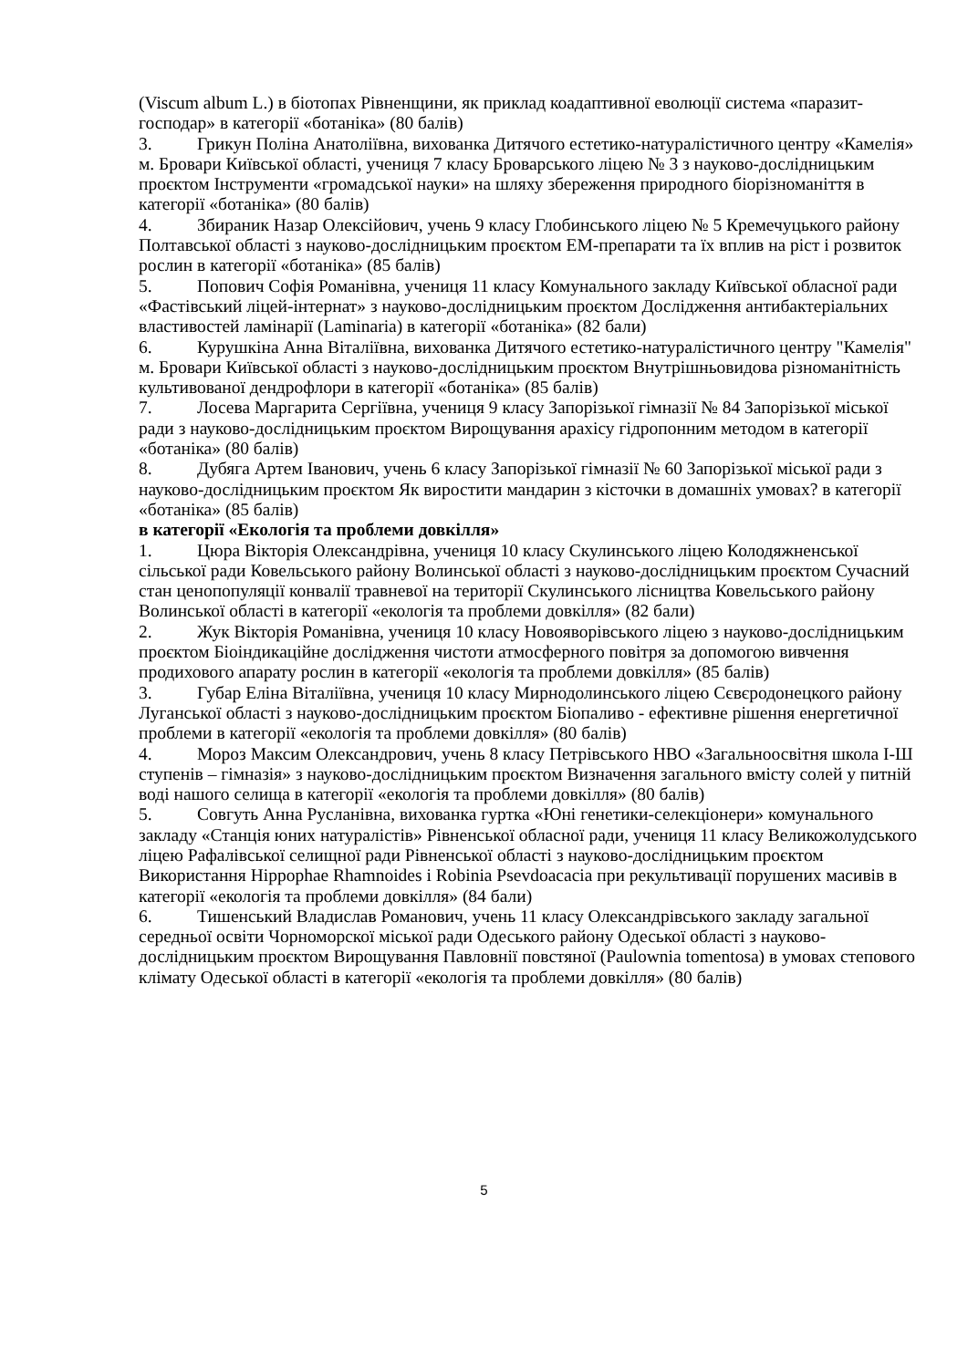(Viscum album L.) в біотопах Рівненщини, як приклад коадаптивної еволюції система «паразит- господар» в категорії «ботаніка» (80 балів)
3. Грикун Поліна Анатоліївна, вихованка Дитячого естетико-натуралістичного центру «Камелія» м. Бровари Київської області, учениця 7 класу Броварського ліцею № 3 з науково-дослідницьким проєктом Інструменти «громадської науки» на шляху збереження природного біорізноманіття в категорії «ботаніка» (80 балів)
4. Збираник Назар Олексійович, учень 9 класу Глобинського ліцею № 5 Кремечуцького району Полтавської області з науково-дослідницьким проєктом ЕМ-препарати та їх вплив на ріст і розвиток рослин в категорії «ботаніка» (85 балів)
5. Попович Софія Романівна, учениця 11 класу Комунального закладу Київської обласної ради «Фастівський ліцей-інтернат» з науково-дослідницьким проєктом Дослідження антибактеріальних властивостей ламінарії (Laminaria) в категорії «ботаніка» (82 бали)
6. Курушкіна Анна Віталіївна, вихованка Дитячого естетико-натуралістичного центру "Камелія" м. Бровари Київської області з науково-дослідницьким проєктом Внутрішньовидова різноманітність культивованої дендрофлори в категорії «ботаніка» (85 балів)
7. Лосева Маргарита Сергіївна, учениця 9 класу Запорізької гімназії № 84 Запорізької міської ради з науково-дослідницьким проєктом Вирощування арахісу гідропонним методом в категорії «ботаніка» (80 балів)
8. Дубяга Артем Іванович, учень 6 класу Запорізької гімназії № 60 Запорізької міської ради з науково-дослідницьким проєктом Як виростити мандарин з кісточки в домашніх умовах? в категорії «ботаніка» (85 балів)
в категорії «Екологія та проблеми довкілля»
1. Цюра Вікторія Олександрівна, учениця 10 класу Скулинського ліцею Колодяжненської сільської ради Ковельського району Волинської області з науково-дослідницьким проєктом Сучасний стан ценопопуляції конвалії травневої на території Скулинського лісництва Ковельського району Волинської області в категорії «екологія та проблеми довкілля» (82 бали)
2. Жук Вікторія Романівна, учениця 10 класу Новояворівського ліцею з науково-дослідницьким проєктом Біоіндикаційне дослідження чистоти атмосферного повітря за допомогою вивчення продихового апарату рослин в категорії «екологія та проблеми довкілля» (85 балів)
3. Губар Еліна Віталіївна, учениця 10 класу Мирнодолинського ліцею Сєвєродонецкого району Луганської області з науково-дослідницьким проєктом Біопаливо - ефективне рішення енергетичної проблеми в категорії «екологія та проблеми довкілля» (80 балів)
4. Мороз Максим Олександрович, учень 8 класу Петрівського НВО «Загальноосвітня школа І-Ш ступенів – гімназія» з науково-дослідницьким проєктом Визначення загального вмісту солей у питній воді нашого селища в категорії «екологія та проблеми довкілля» (80 балів)
5. Совгуть Анна Русланівна, вихованка гуртка «Юні генетики-селекціонери» комунального закладу «Станція юних натуралістів» Рівненської обласної ради, учениця 11 класу Великожолудського ліцею Рафалівської селищної ради Рівненської області з науково-дослідницьким проєктом Використання Hippophae Rhamnoides і Robinia Psevdoacacia при рекультивації порушених масивів в категорії «екологія та проблеми довкілля» (84 бали)
6. Тишенський Владислав Романович, учень 11 класу Олександрівського закладу загальної середньої освіти Чорноморскої міської ради Одеського району Одеської області з науково-дослідницьким проєктом Вирощування Павловнії повстяної (Paulownia tomentosa) в умовах степового клімату Одеської області в категорії «екологія та проблеми довкілля» (80 балів)
5